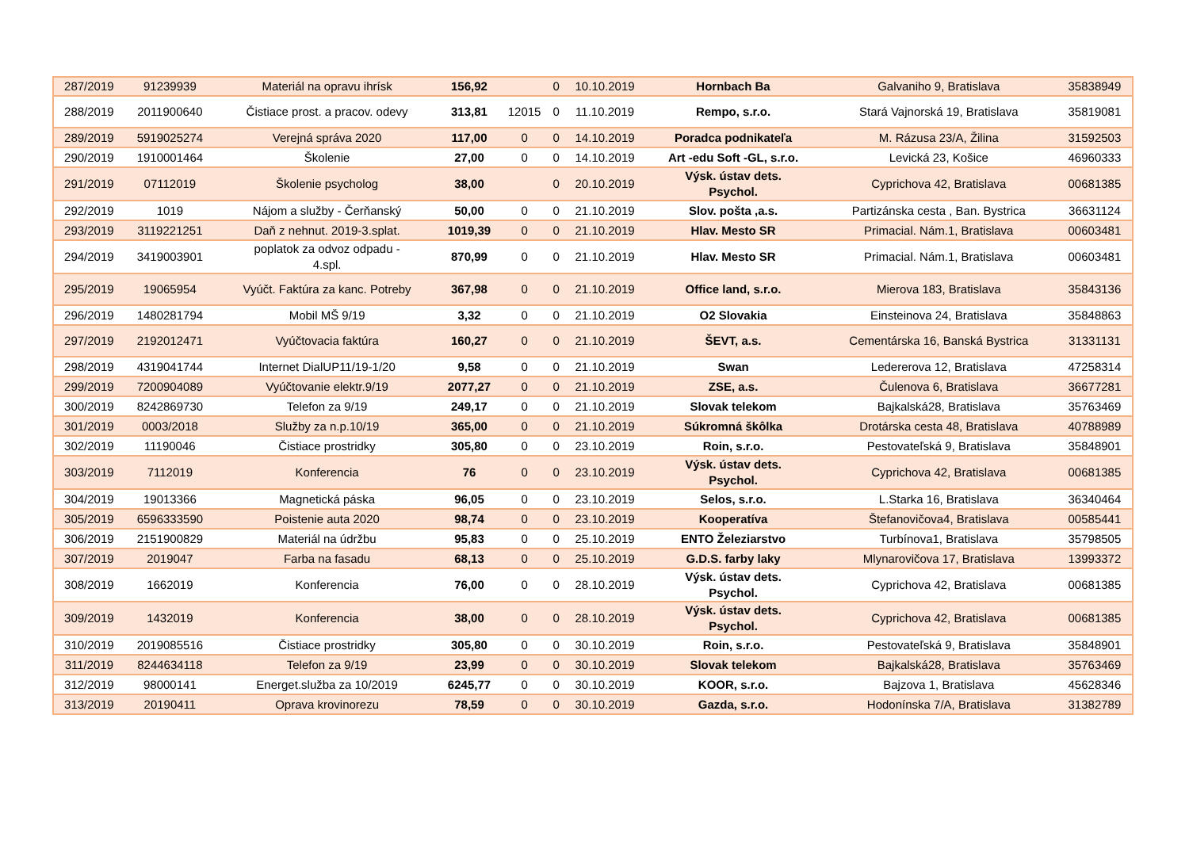| 287/2019 | 91239939 | Materiál na opravu ihrísk | 156,92 | | 0 | 10.10.2019 | Hornbach Ba | Galvaniho 9, Bratislava | 35838949 |
| 288/2019 | 2011900640 | Čistiace prost. a pracov. odevy | 313,81 | 12015 | 0 | 11.10.2019 | Rempo, s.r.o. | Stará Vajnorská 19, Bratislava | 35819081 |
| 289/2019 | 5919025274 | Verejná správa 2020 | 117,00 | 0 | 0 | 14.10.2019 | Poradca podnikateľa | M. Rázusa 23/A, Žilina | 31592503 |
| 290/2019 | 1910001464 | Školenie | 27,00 | 0 | 0 | 14.10.2019 | Art -edu Soft -GL, s.r.o. | Levická 23, Košice | 46960333 |
| 291/2019 | 07112019 | Školenie psycholog | 38,00 | | 0 | 20.10.2019 | Výsk. ústav dets. Psychol. | Cyprichova 42, Bratislava | 00681385 |
| 292/2019 | 1019 | Nájom a služby - Čerňanský | 50,00 | 0 | 0 | 21.10.2019 | Slov. pošta ,a.s. | Partizánska cesta , Ban. Bystrica | 36631124 |
| 293/2019 | 3119221251 | Daň z nehnut. 2019-3.splat. | 1019,39 | 0 | 0 | 21.10.2019 | Hlav. Mesto SR | Primacial. Nám.1, Bratislava | 00603481 |
| 294/2019 | 3419003901 | poplatok za odvoz odpadu - 4.spl. | 870,99 | 0 | 0 | 21.10.2019 | Hlav. Mesto SR | Primacial. Nám.1, Bratislava | 00603481 |
| 295/2019 | 19065954 | Vyúčt. Faktúra za kanc. Potreby | 367,98 | 0 | 0 | 21.10.2019 | Office land, s.r.o. | Mierova 183, Bratislava | 35843136 |
| 296/2019 | 1480281794 | Mobil MŠ 9/19 | 3,32 | 0 | 0 | 21.10.2019 | O2 Slovakia | Einsteinova 24, Bratislava | 35848863 |
| 297/2019 | 2192012471 | Vyúčtovacia faktúra | 160,27 | 0 | 0 | 21.10.2019 | ŠEVT, a.s. | Cementárska 16, Banská Bystrica | 31331131 |
| 298/2019 | 4319041744 | Internet DialUP11/19-1/20 | 9,58 | 0 | 0 | 21.10.2019 | Swan | Ledererova 12, Bratislava | 47258314 |
| 299/2019 | 7200904089 | Vyúčtovanie elektr.9/19 | 2077,27 | 0 | 0 | 21.10.2019 | ZSE, a.s. | Čulenova 6, Bratislava | 36677281 |
| 300/2019 | 8242869730 | Telefon za 9/19 | 249,17 | 0 | 0 | 21.10.2019 | Slovak telekom | Bajkalská28, Bratislava | 35763469 |
| 301/2019 | 0003/2018 | Služby za n.p.10/19 | 365,00 | 0 | 0 | 21.10.2019 | Súkromná škôlka | Drotárska cesta 48, Bratislava | 40788989 |
| 302/2019 | 11190046 | Čistiace prostridky | 305,80 | 0 | 0 | 23.10.2019 | Roin, s.r.o. | Pestovateľská 9, Bratislava | 35848901 |
| 303/2019 | 7112019 | Konferencia | 76 | 0 | 0 | 23.10.2019 | Výsk. ústav dets. Psychol. | Cyprichova 42, Bratislava | 00681385 |
| 304/2019 | 19013366 | Magnetická páska | 96,05 | 0 | 0 | 23.10.2019 | Selos, s.r.o. | L.Starka 16, Bratislava | 36340464 |
| 305/2019 | 6596333590 | Poistenie auta 2020 | 98,74 | 0 | 0 | 23.10.2019 | Kooperatíva | Štefanovičova4, Bratislava | 00585441 |
| 306/2019 | 2151900829 | Materiál na údržbu | 95,83 | 0 | 0 | 25.10.2019 | ENTO Železiarstvo | Turbínova1, Bratislava | 35798505 |
| 307/2019 | 2019047 | Farba na fasadu | 68,13 | 0 | 0 | 25.10.2019 | G.D.S. farby laky | Mlynarovičova 17, Bratislava | 13993372 |
| 308/2019 | 1662019 | Konferencia | 76,00 | 0 | 0 | 28.10.2019 | Výsk. ústav dets. Psychol. | Cyprichova 42, Bratislava | 00681385 |
| 309/2019 | 1432019 | Konferencia | 38,00 | 0 | 0 | 28.10.2019 | Výsk. ústav dets. Psychol. | Cyprichova 42, Bratislava | 00681385 |
| 310/2019 | 2019085516 | Čistiace prostridky | 305,80 | 0 | 0 | 30.10.2019 | Roin, s.r.o. | Pestovateľská 9, Bratislava | 35848901 |
| 311/2019 | 8244634118 | Telefon za 9/19 | 23,99 | 0 | 0 | 30.10.2019 | Slovak telekom | Bajkalská28, Bratislava | 35763469 |
| 312/2019 | 98000141 | Energet.služba za 10/2019 | 6245,77 | 0 | 0 | 30.10.2019 | KOOR, s.r.o. | Bajzova 1, Bratislava | 45628346 |
| 313/2019 | 20190411 | Oprava krovinorezu | 78,59 | 0 | 0 | 30.10.2019 | Gazda, s.r.o. | Hodonínska 7/A, Bratislava | 31382789 |